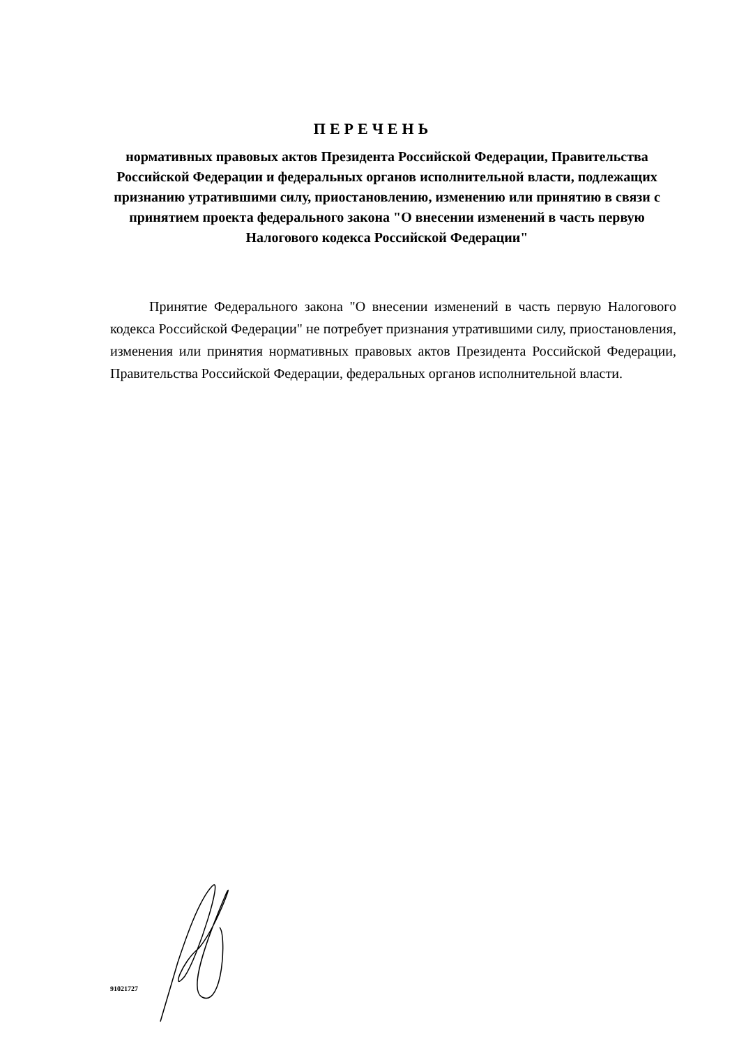ПЕРЕЧЕНЬ
нормативных правовых актов Президента Российской Федерации, Правительства Российской Федерации и федеральных органов исполнительной власти, подлежащих признанию утратившими силу, приостановлению, изменению или принятию в связи с принятием проекта федерального закона "О внесении изменений в часть первую Налогового кодекса Российской Федерации"
Принятие Федерального закона "О внесении изменений в часть первую Налогового кодекса Российской Федерации" не потребует признания утратившими силу, приостановления, изменения или принятия нормативных правовых актов Президента Российской Федерации, Правительства Российской Федерации, федеральных органов исполнительной власти.
91021727